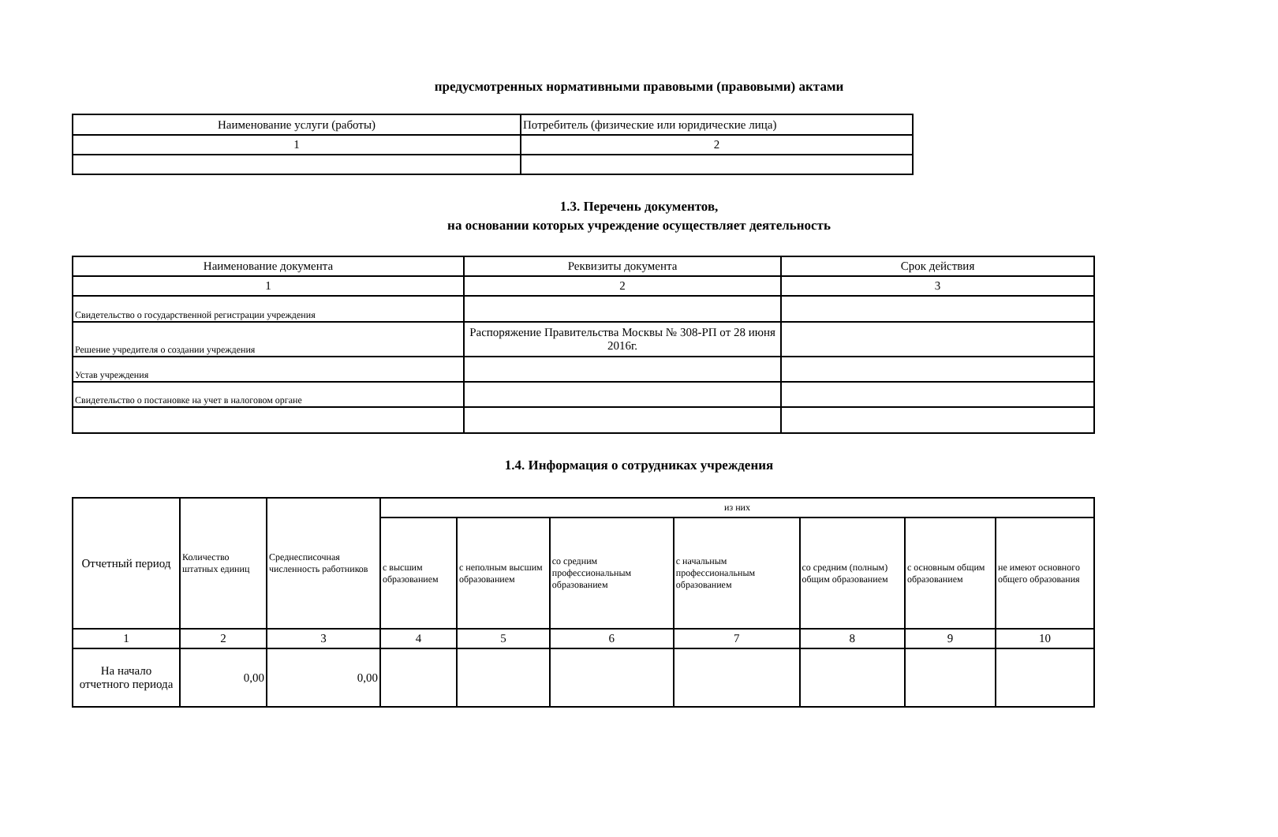предусмотренных нормативными правовыми (правовыми) актами
| Наименование услуги (работы) | Потребитель (физические или юридические лица) |
| --- | --- |
| 1 | 2 |
1.3. Перечень документов,
на основании которых учреждение осуществляет деятельность
| Наименование документа | Реквизиты документа | Срок действия |
| --- | --- | --- |
| 1 | 2 | 3 |
| Свидетельство о государственной регистрации учреждения | | |
| Решение учредителя о создании учреждения | Распоряжение Правительства Москвы № 308-РП от 28 июня 2016г. | |
| Устав учреждения | | |
| Свидетельство о постановке на учет в налоговом органе | | |
1.4. Информация о сотрудниках учреждения
| Отчетный период | Количество штатных единиц | Среднесписочная численность работников | из них | | | | | | |
| --- | --- | --- | --- | --- | --- | --- | --- | --- | --- |
| | | | с высшим образованием | с неполным высшим образованием | со средним профессиональным образованием | с начальным профессиональным образованием | со средним (полным) общим образованием | с основным общим образованием | не имеют основного общего образования |
| 1 | 2 | 3 | 4 | 5 | 6 | 7 | 8 | 9 | 10 |
| На начало отчетного периода | 0,00 | 0,00 | | | | | | | |